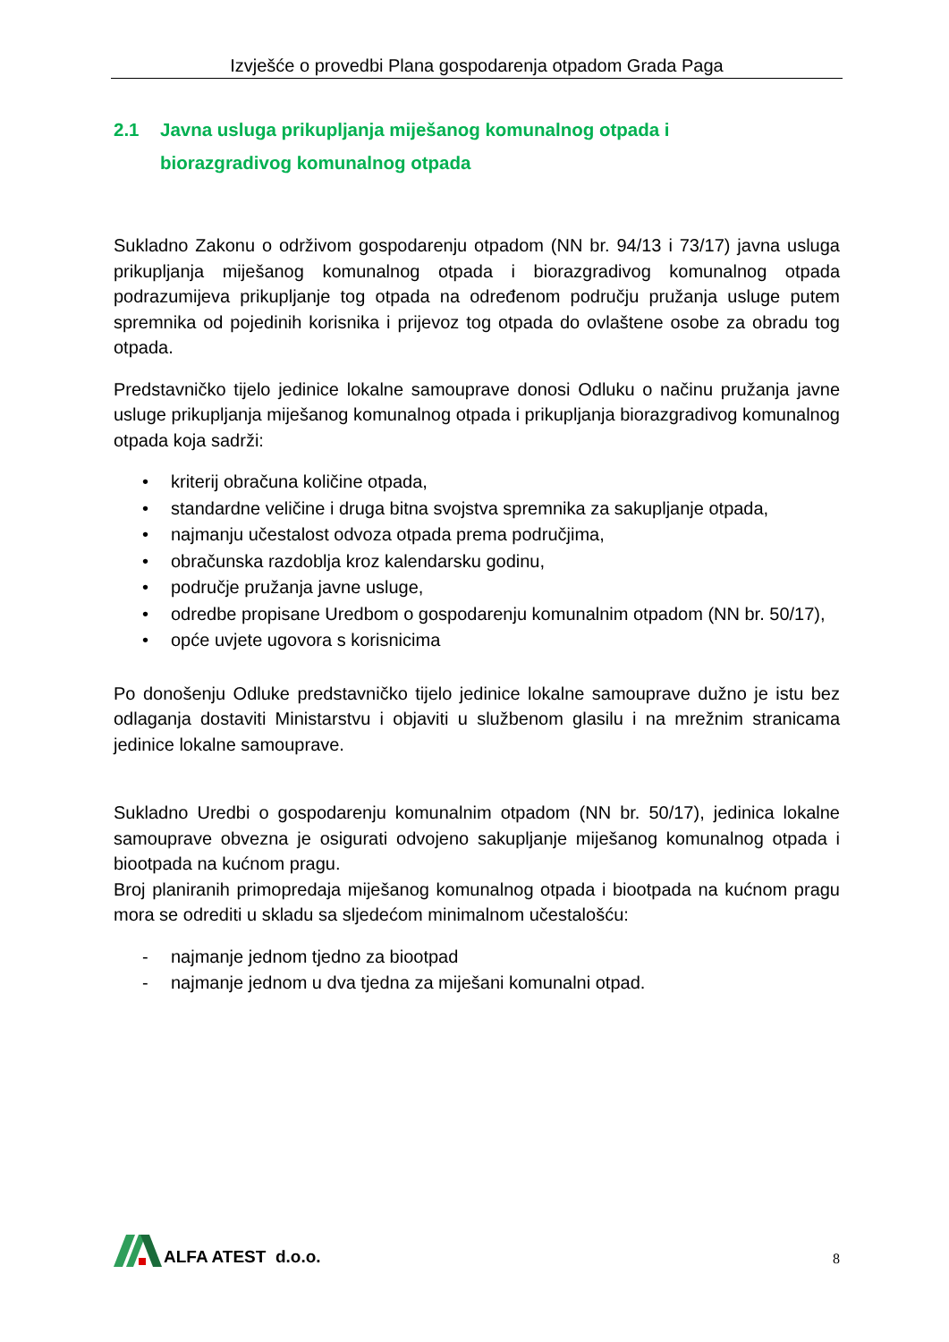Izvješće o provedbi Plana gospodarenja otpadom Grada Paga
2.1 Javna usluga prikupljanja miješanog komunalnog otpada i
biorazgradivog komunalnog otpada
Sukladno Zakonu o održivom gospodarenju otpadom (NN br. 94/13 i 73/17) javna usluga prikupljanja miješanog komunalnog otpada i biorazgradivog komunalnog otpada podrazumijeva prikupljanje tog otpada na određenom području pružanja usluge putem spremnika od pojedinih korisnika i prijevoz tog otpada do ovlaštene osobe za obradu tog otpada.
Predstavničko tijelo jedinice lokalne samouprave donosi Odluku o načinu pružanja javne usluge prikupljanja miješanog komunalnog otpada i prikupljanja biorazgradivog komunalnog otpada koja sadrži:
• kriterij obračuna količine otpada,
• standardne veličine i druga bitna svojstva spremnika za sakupljanje otpada,
• najmanju učestalost odvoza otpada prema područjima,
• obračunska razdoblja kroz kalendarsku godinu,
• područje pružanja javne usluge,
• odredbe propisane Uredbom o gospodarenju komunalnim otpadom (NN br. 50/17),
• opće uvjete ugovora s korisnicima
Po donošenju Odluke predstavničko tijelo jedinice lokalne samouprave dužno je istu bez odlaganja dostaviti Ministarstvu i objaviti u službenom glasilu i na mrežnim stranicama jedinice lokalne samouprave.
Sukladno Uredbi o gospodarenju komunalnim otpadom (NN br. 50/17), jedinica lokalne samouprave obvezna je osigurati odvojeno sakupljanje miješanog komunalnog otpada i biootpada na kućnom pragu.
Broj planiranih primopredaja miješanog komunalnog otpada i biootpada na kućnom pragu mora se odrediti u skladu sa sljedećom minimalnom učestalošću:
- najmanje jednom tjedno za biootpad
- najmanje jednom u dva tjedna za miješani komunalni otpad.
ALFA ATEST d.o.o.
8